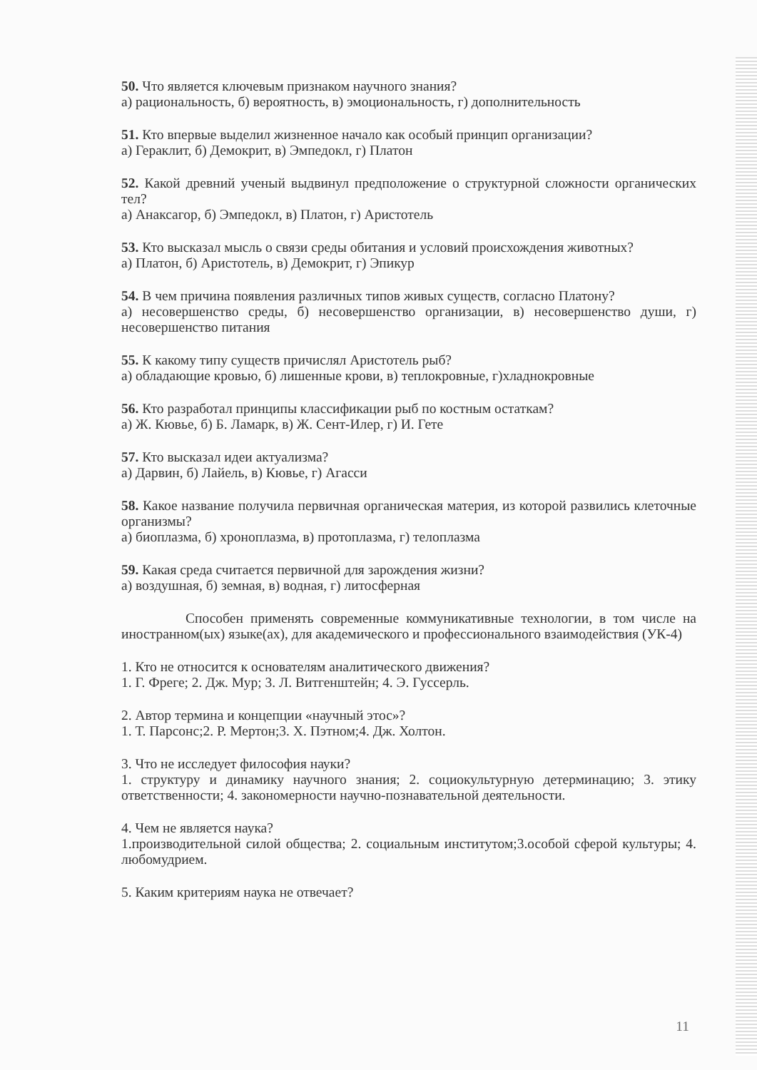50. Что является ключевым признаком научного знания?
а) рациональность, б) вероятность, в) эмоциональность, г) дополнительность
51. Кто впервые выделил жизненное начало как особый принцип организации?
а) Гераклит, б) Демокрит, в) Эмпедокл, г) Платон
52. Какой древний ученый выдвинул предположение о структурной сложности органических тел?
а) Анаксагор, б) Эмпедокл, в) Платон, г) Аристотель
53. Кто высказал мысль о связи среды обитания и условий происхождения животных?
а) Платон, б) Аристотель, в) Демокрит, г) Эпикур
54. В чем причина появления различных типов живых существ, согласно Платону?
а) несовершенство среды, б) несовершенство организации, в) несовершенство души, г) несовершенство питания
55. К какому типу существ причислял Аристотель рыб?
а) обладающие кровью, б) лишенные крови, в) теплокровные, г)хладнокровные
56. Кто разработал принципы классификации рыб по костным остаткам?
а) Ж. Кювье, б) Б. Ламарк, в) Ж. Сент-Илер, г) И. Гете
57. Кто высказал идеи актуализма?
а) Дарвин, б) Лайель, в) Кювье, г) Агасси
58. Какое название получила первичная органическая материя, из которой развились клеточные организмы?
а) биоплазма, б) хроноплазма, в) протоплазма, г) телоплазма
59. Какая среда считается первичной для зарождения жизни?
а) воздушная, б) земная, в) водная, г) литосферная
Способен применять современные коммуникативные технологии, в том числе на иностранном(ых) языке(ах), для академического и профессионального взаимодействия (УК-4)
1. Кто не относится к основателям аналитического движения?
1. Г. Фреге; 2. Дж. Мур; 3. Л. Витгенштейн; 4. Э. Гуссерль.
2. Автор термина и концепции «научный этос»?
1. Т. Парсонс;2. Р. Мертон;3. Х. Пэтном;4. Дж. Холтон.
3. Что не исследует философия науки?
1. структуру и динамику научного знания; 2. социокультурную детерминацию; 3. этику ответственности; 4. закономерности научно-познавательной деятельности.
4. Чем не является наука?
1.производительной силой общества; 2. социальным институтом;3.особой сферой культуры; 4. любомудрием.
5. Каким критериям наука не отвечает?
11